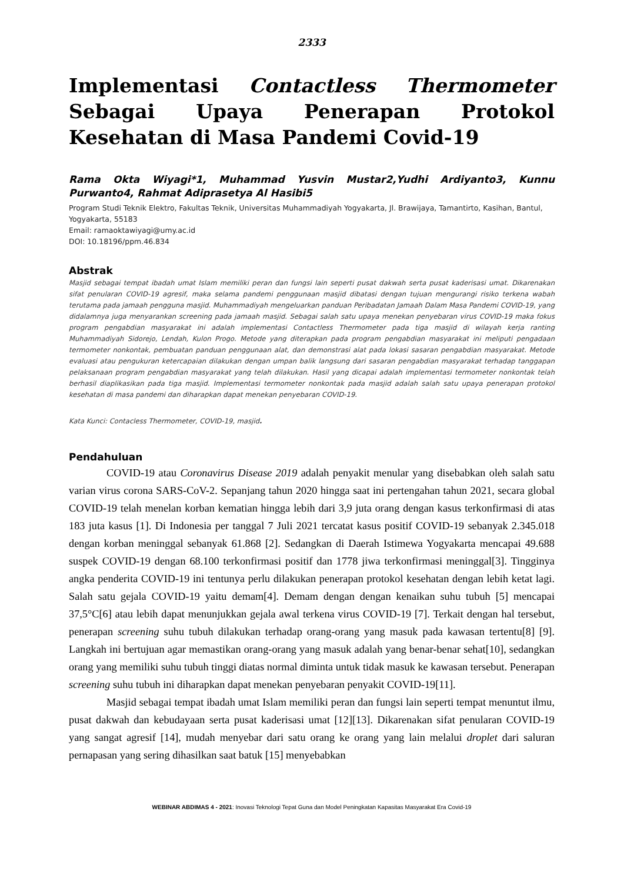2333
Implementasi Contactless Thermometer Sebagai Upaya Penerapan Protokol Kesehatan di Masa Pandemi Covid-19
Rama Okta Wiyagi*1, Muhammad Yusvin Mustar2,Yudhi Ardiyanto3, Kunnu Purwanto4, Rahmat Adiprasetya Al Hasibi5
Program Studi Teknik Elektro, Fakultas Teknik, Universitas Muhammadiyah Yogyakarta, Jl. Brawijaya, Tamantirto, Kasihan, Bantul, Yogyakarta, 55183
Email: ramaoktawiyagi@umy.ac.id
DOI: 10.18196/ppm.46.834
Abstrak
Masjid sebagai tempat ibadah umat Islam memiliki peran dan fungsi lain seperti pusat dakwah serta pusat kaderisasi umat. Dikarenakan sifat penularan COVID-19 agresif, maka selama pandemi penggunaan masjid dibatasi dengan tujuan mengurangi risiko terkena wabah terutama pada jamaah pengguna masjid. Muhammadiyah mengeluarkan panduan Peribadatan Jamaah Dalam Masa Pandemi COVID-19, yang didalamnya juga menyarankan screening pada jamaah masjid. Sebagai salah satu upaya menekan penyebaran virus COVID-19 maka fokus program pengabdian masyarakat ini adalah implementasi Contactless Thermometer pada tiga masjid di wilayah kerja ranting Muhammadiyah Sidorejo, Lendah, Kulon Progo. Metode yang diterapkan pada program pengabdian masyarakat ini meliputi pengadaan termometer nonkontak, pembuatan panduan penggunaan alat, dan demonstrasi alat pada lokasi sasaran pengabdian masyarakat. Metode evaluasi atau pengukuran ketercapaian dilakukan dengan umpan balik langsung dari sasaran pengabdian masyarakat terhadap tanggapan pelaksanaan program pengabdian masyarakat yang telah dilakukan. Hasil yang dicapai adalah implementasi termometer nonkontak telah berhasil diaplikasikan pada tiga masjid. Implementasi termometer nonkontak pada masjid adalah salah satu upaya penerapan protokol kesehatan di masa pandemi dan diharapkan dapat menekan penyebaran COVID-19.
Kata Kunci: Contacless Thermometer, COVID-19, masjid.
Pendahuluan
COVID-19 atau Coronavirus Disease 2019 adalah penyakit menular yang disebabkan oleh salah satu varian virus corona SARS-CoV-2. Sepanjang tahun 2020 hingga saat ini pertengahan tahun 2021, secara global COVID-19 telah menelan korban kematian hingga lebih dari 3,9 juta orang dengan kasus terkonfirmasi di atas 183 juta kasus [1]. Di Indonesia per tanggal 7 Juli 2021 tercatat kasus positif COVID-19 sebanyak 2.345.018 dengan korban meninggal sebanyak 61.868 [2]. Sedangkan di Daerah Istimewa Yogyakarta mencapai 49.688 suspek COVID-19 dengan 68.100 terkonfirmasi positif dan 1778 jiwa terkonfirmasi meninggal[3]. Tingginya angka penderita COVID-19 ini tentunya perlu dilakukan penerapan protokol kesehatan dengan lebih ketat lagi. Salah satu gejala COVID-19 yaitu demam[4]. Demam dengan dengan kenaikan suhu tubuh [5] mencapai 37,5°C[6] atau lebih dapat menunjukkan gejala awal terkena virus COVID-19 [7]. Terkait dengan hal tersebut, penerapan screening suhu tubuh dilakukan terhadap orang-orang yang masuk pada kawasan tertentu[8] [9]. Langkah ini bertujuan agar memastikan orang-orang yang masuk adalah yang benar-benar sehat[10], sedangkan orang yang memiliki suhu tubuh tinggi diatas normal diminta untuk tidak masuk ke kawasan tersebut. Penerapan screening suhu tubuh ini diharapkan dapat menekan penyebaran penyakit COVID-19[11].
Masjid sebagai tempat ibadah umat Islam memiliki peran dan fungsi lain seperti tempat menuntut ilmu, pusat dakwah dan kebudayaan serta pusat kaderisasi umat [12][13]. Dikarenakan sifat penularan COVID-19 yang sangat agresif [14], mudah menyebar dari satu orang ke orang yang lain melalui droplet dari saluran pernapasan yang sering dihasilkan saat batuk [15] menyebabkan
WEBINAR ABDIMAS 4 - 2021: Inovasi Teknologi Tepat Guna dan Model Peningkatan Kapasitas Masyarakat Era Covid-19